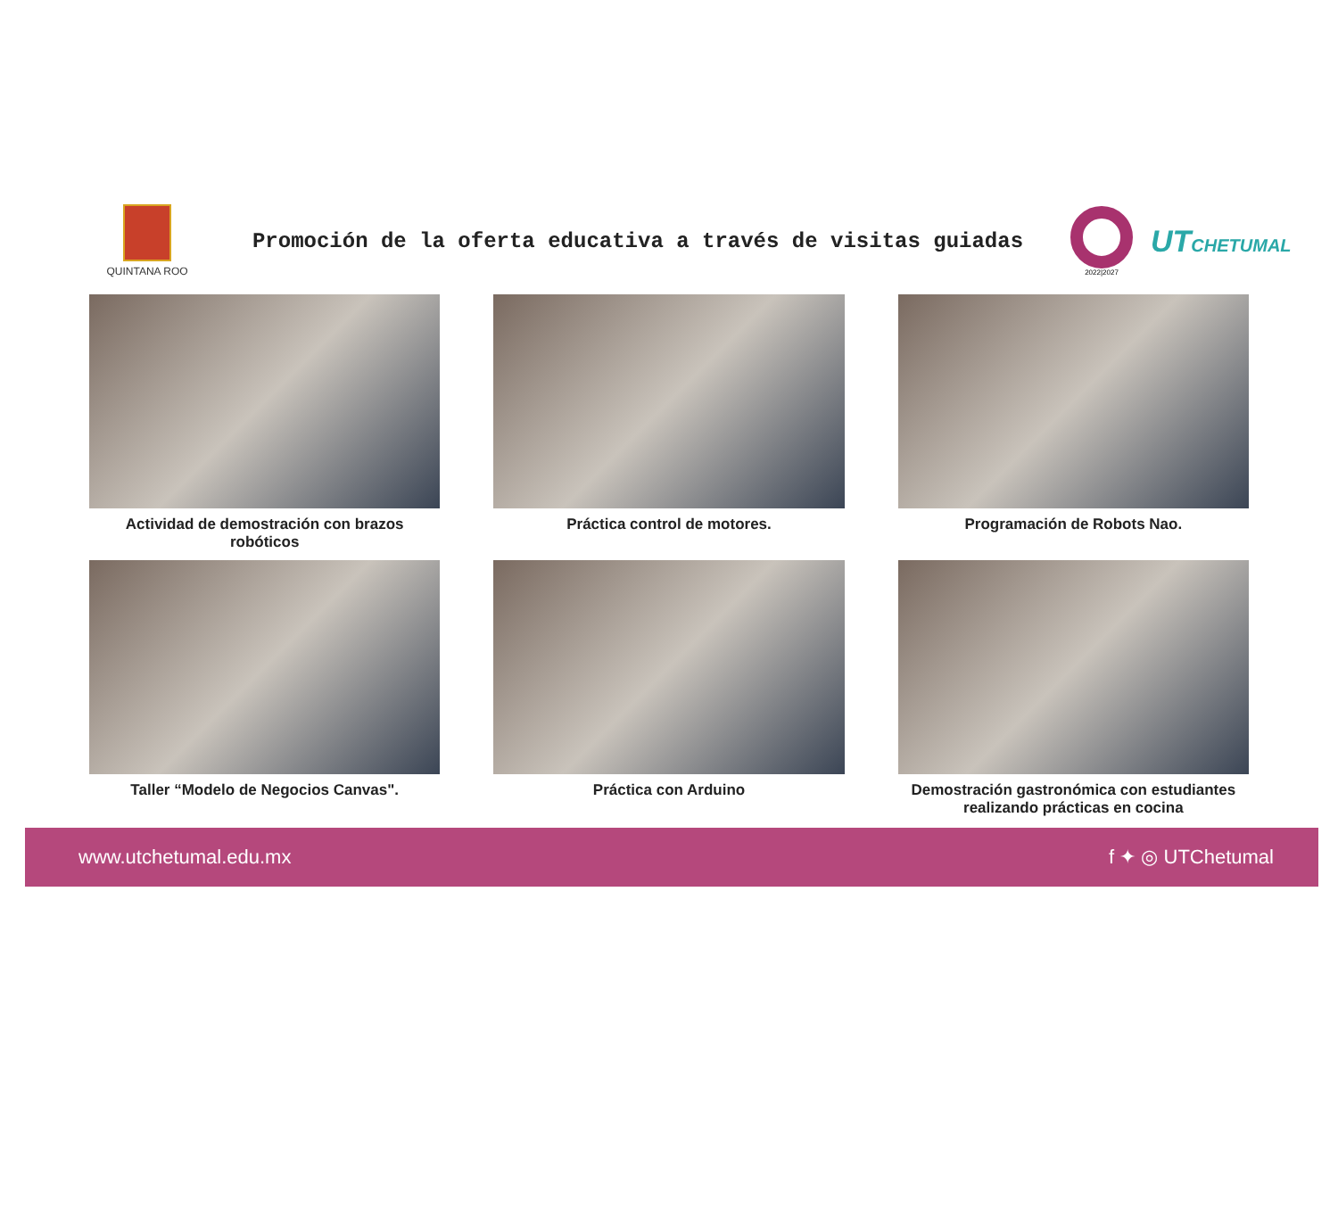QUINTANA ROO
Promoción de la oferta educativa a través de visitas guiadas
2022|2027
UTCHETUMAL
Actividad de demostración con brazos robóticos
Práctica control de motores.
Programación de Robots Nao.
Taller “Modelo de Negocios Canvas".
Práctica con Arduino
Demostración gastronómica con estudiantes realizando prácticas en cocina
www.utchetumal.edu.mx f ✦ ◎ UTChetumal